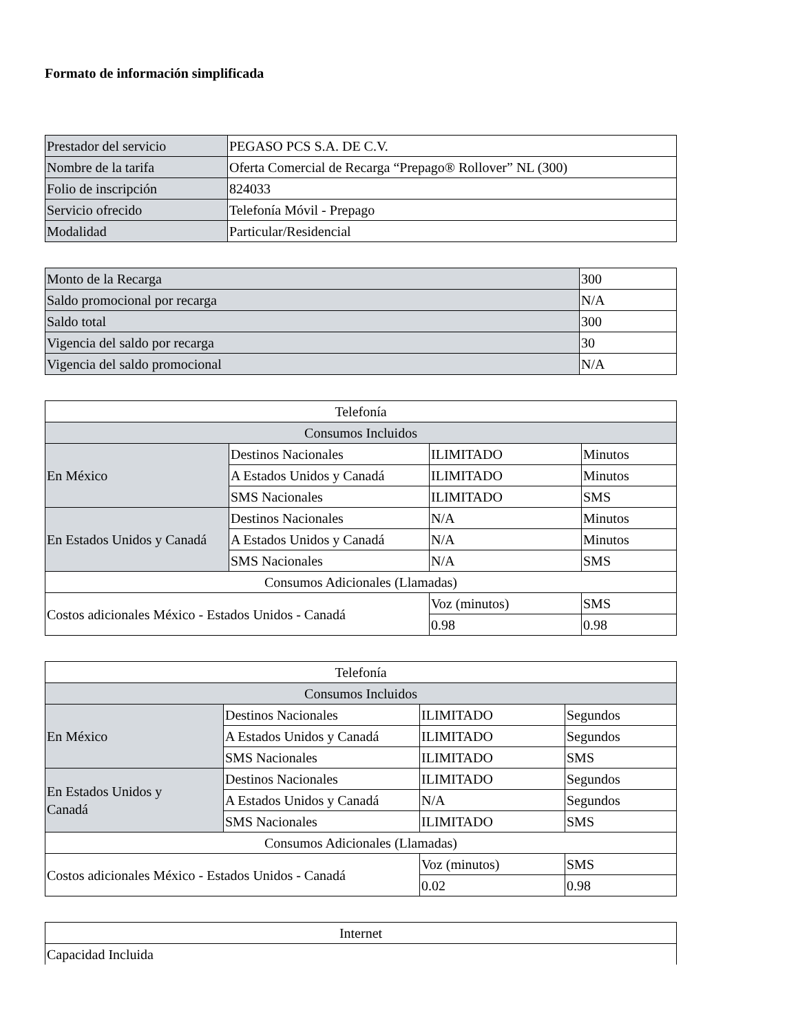Formato de información simplificada
| Prestador del servicio | PEGASO PCS S.A. DE C.V. |
| Nombre de la tarifa | Oferta Comercial de Recarga “Prepago® Rollover” NL (300) |
| Folio de inscripción | 824033 |
| Servicio ofrecido | Telefonía Móvil - Prepago |
| Modalidad | Particular/Residencial |
| Monto de la Recarga | 300 |
| Saldo promocional por recarga | N/A |
| Saldo total | 300 |
| Vigencia del saldo por recarga | 30 |
| Vigencia del saldo promocional | N/A |
| Telefonía | | | |
| Consumos Incluidos | | | |
| En México | Destinos Nacionales | ILIMITADO | Minutos |
| | A Estados Unidos y Canadá | ILIMITADO | Minutos |
| | SMS Nacionales | ILIMITADO | SMS |
| En Estados Unidos y Canadá | Destinos Nacionales | N/A | Minutos |
| | A Estados Unidos y Canadá | N/A | Minutos |
| | SMS Nacionales | N/A | SMS |
| Consumos Adicionales (Llamadas) | | | |
| Costos adicionales México - Estados Unidos - Canadá | | Voz (minutos) | SMS |
| | | 0.98 | 0.98 |
| Telefonía | | | |
| Consumos Incluidos | | | |
| En México | Destinos Nacionales | ILIMITADO | Segundos |
| | A Estados Unidos y Canadá | ILIMITADO | Segundos |
| | SMS Nacionales | ILIMITADO | SMS |
| En Estados Unidos y Canadá | Destinos Nacionales | ILIMITADO | Segundos |
| | A Estados Unidos y Canadá | N/A | Segundos |
| | SMS Nacionales | ILIMITADO | SMS |
| Consumos Adicionales (Llamadas) | | | |
| Costos adicionales México - Estados Unidos - Canadá | | Voz (minutos) | SMS |
| | | 0.02 | 0.98 |
| Internet |
| Capacidad Incluida |